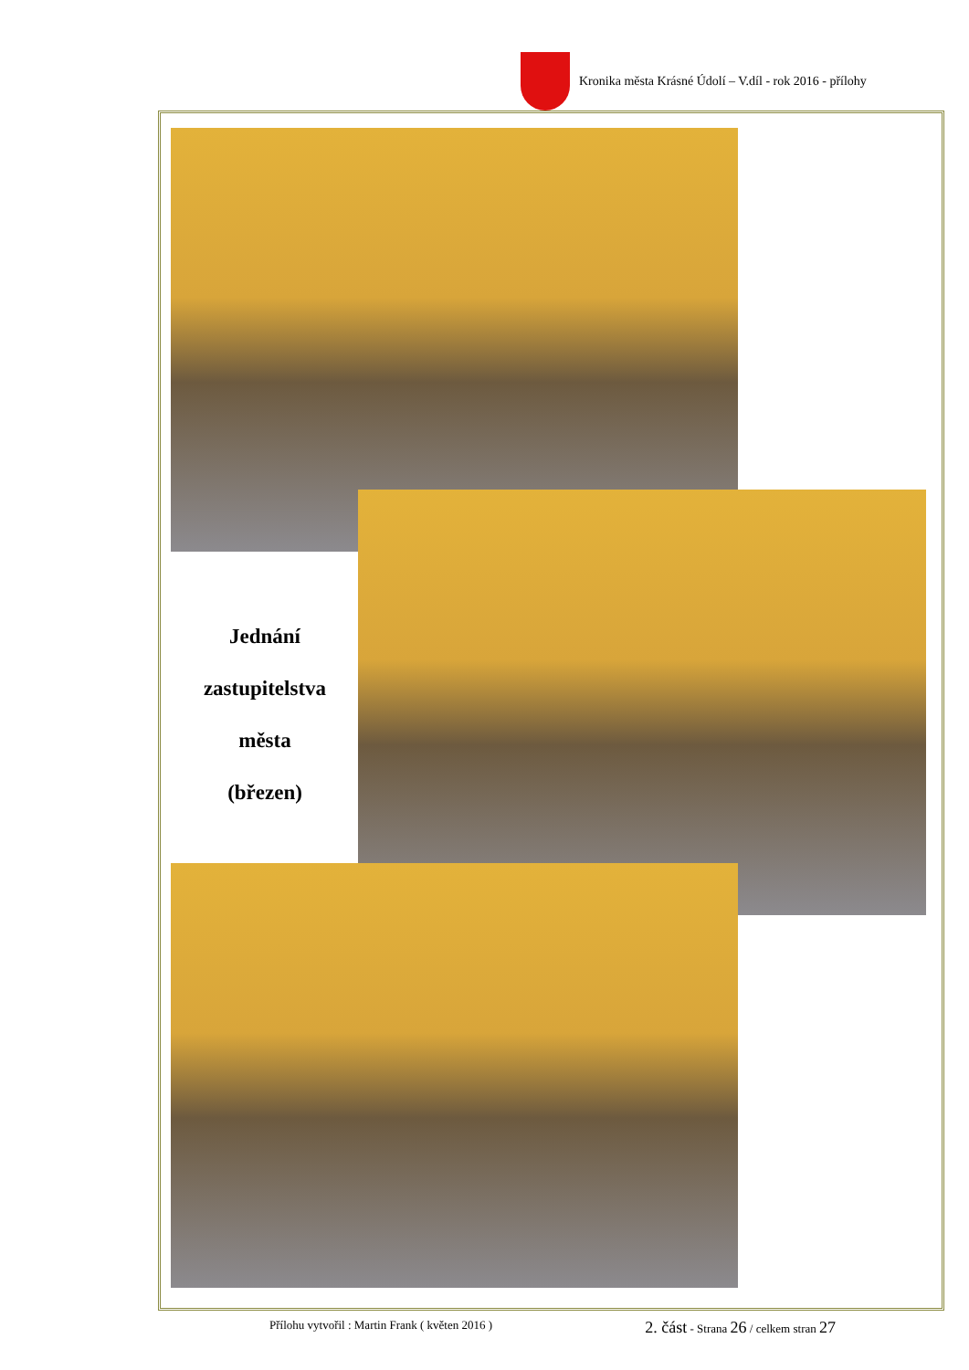Kronika města Krásné Údolí – V.díl - rok 2016 - přílohy
Jednání
zastupitelstva
města
(březen)
Přílohu vytvořil : Martin Frank ( květen 2016 ) 2. část - Strana 26 / celkem stran 27